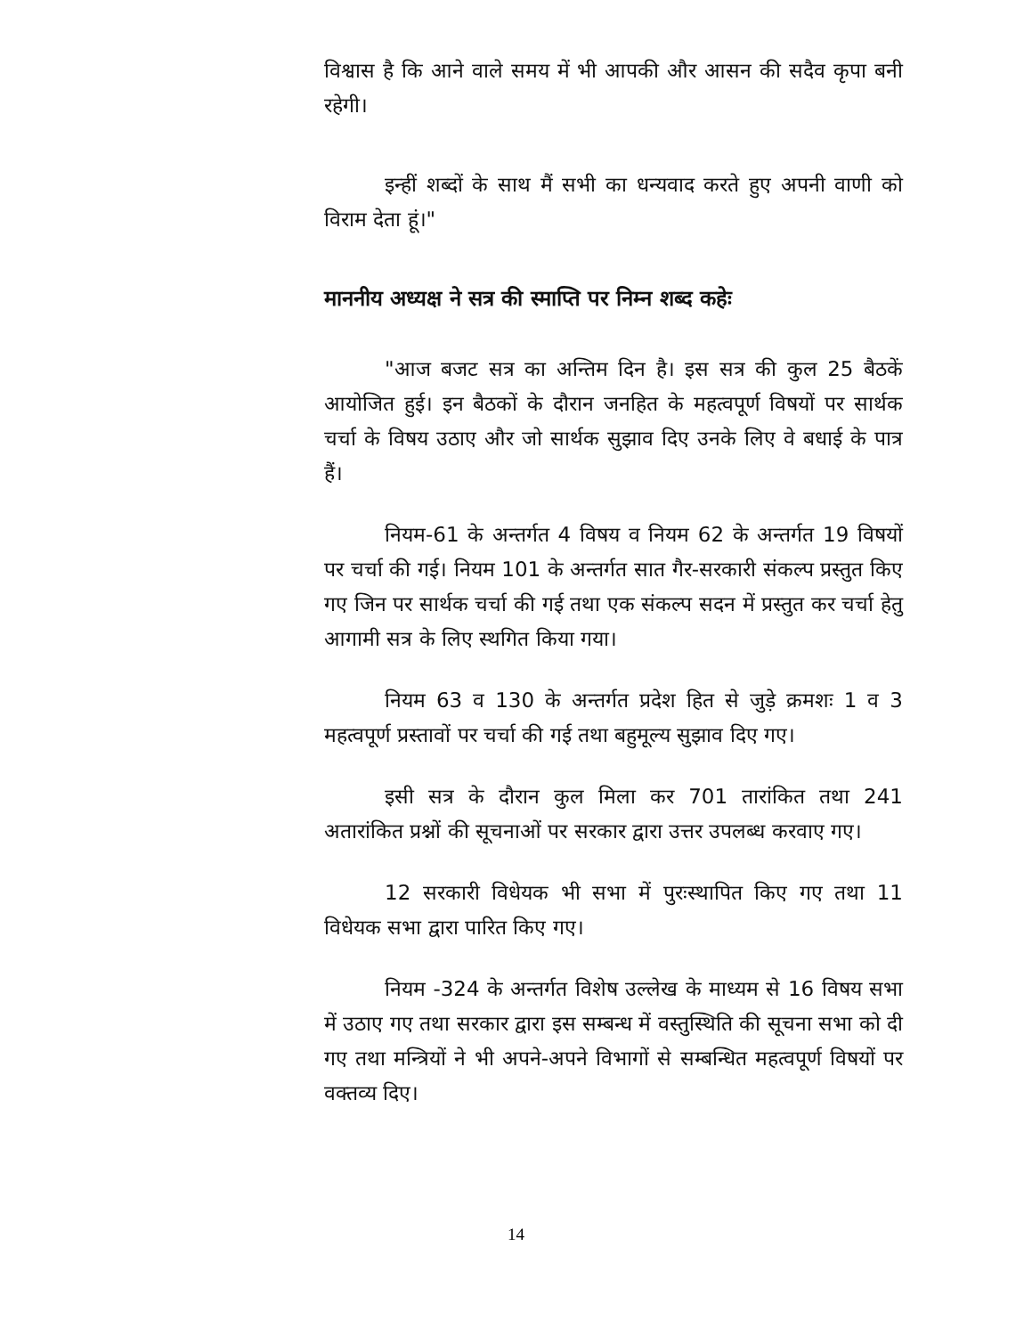विश्वास है कि आने वाले समय में भी आपकी और आसन की सदैव कृपा बनी रहेगी।
इन्हीं शब्दों के साथ मैं सभी का धन्यवाद करते हुए अपनी वाणी को विराम देता हूं।"
माननीय अध्यक्ष ने सत्र की स्माप्ति पर निम्न शब्द कहेः
"आज बजट सत्र का अन्तिम दिन है। इस सत्र की कुल 25 बैठकें आयोजित हुई। इन बैठकों के दौरान जनहित के महत्वपूर्ण विषयों पर सार्थक चर्चा के विषय उठाए और जो सार्थक सुझाव दिए उनके लिए वे बधाई के पात्र हैं।
नियम-61 के अन्तर्गत 4 विषय व नियम 62 के अन्तर्गत 19 विषयों पर चर्चा की गई। नियम 101 के अन्तर्गत सात गैर-सरकारी संकल्प प्रस्तुत किए गए जिन पर सार्थक चर्चा की गई तथा एक संकल्प सदन में प्रस्तुत कर चर्चा हेतु आगामी सत्र के लिए स्थगित किया गया।
नियम 63 व 130 के अन्तर्गत प्रदेश हित से जुड़े क्रमशः 1 व 3 महत्वपूर्ण प्रस्तावों पर चर्चा की गई तथा बहुमूल्य सुझाव दिए गए।
इसी सत्र के दौरान कुल मिला कर 701 तारांकित तथा 241 अतारांकित प्रश्नों की सूचनाओं पर सरकार द्वारा उत्तर उपलब्ध करवाए गए।
12 सरकारी विधेयक भी सभा में पुरःस्थापित किए गए तथा 11 विधेयक सभा द्वारा पारित किए गए।
नियम -324 के अन्तर्गत विशेष उल्लेख के माध्यम से 16 विषय सभा में उठाए गए तथा सरकार द्वारा इस सम्बन्ध में वस्तुस्थिति की सूचना सभा को दी गए तथा मन्त्रियों ने भी अपने-अपने विभागों से सम्बन्धित महत्वपूर्ण विषयों पर वक्तव्य दिए।
14